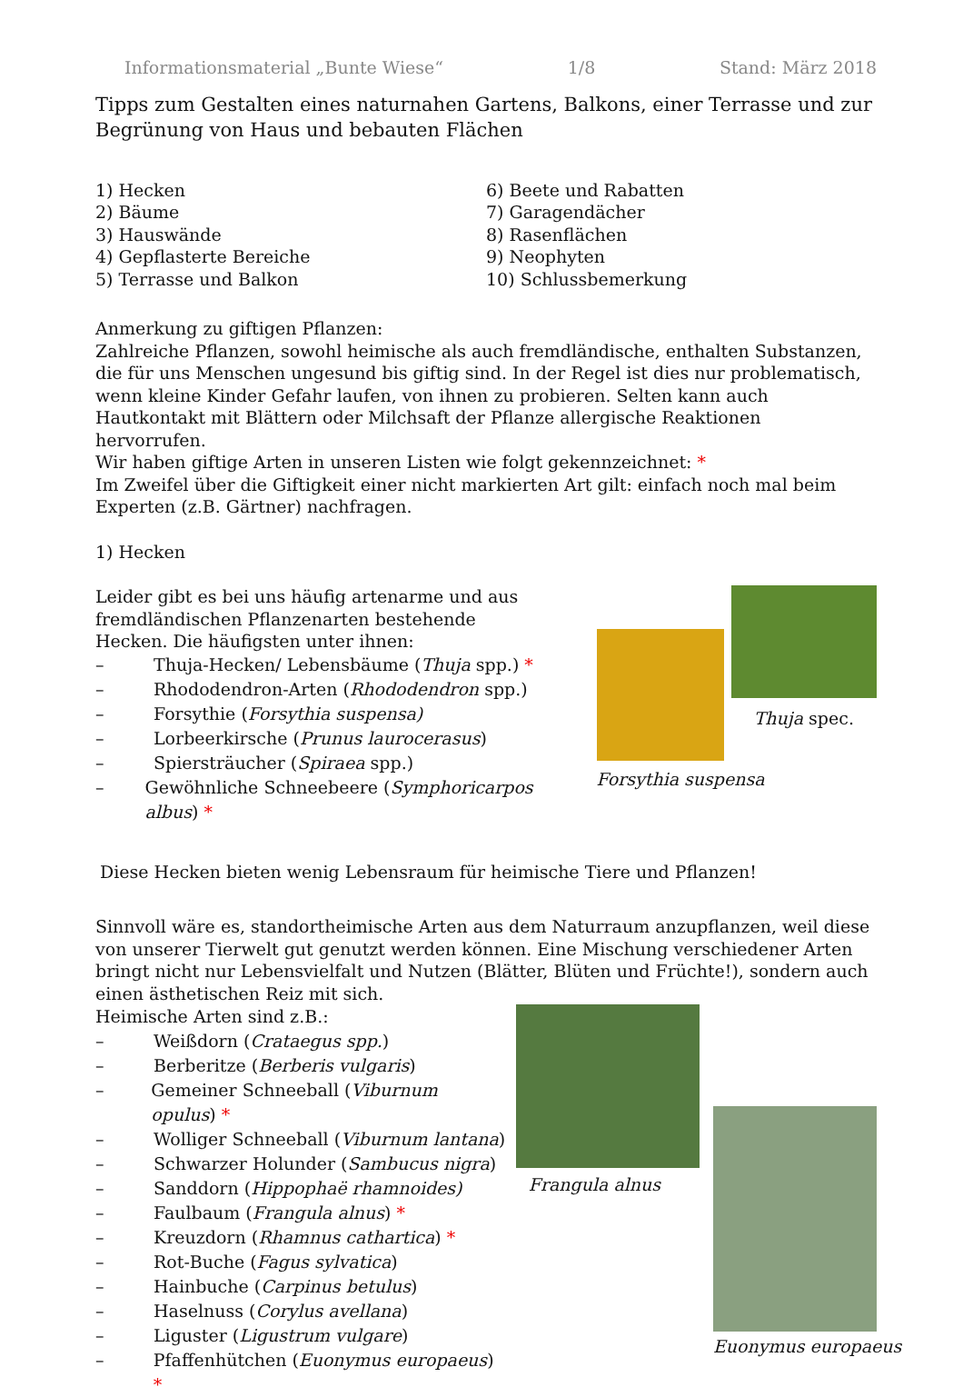Informationsmaterial „Bunte Wiese“1/8 Stand: März 2018
Tipps zum Gestalten eines naturnahen Gartens, Balkons, einer Terrasse und zur Begrünung von Haus und bebauten Flächen
1) Hecken
2) Bäume
3) Hauswände
4) Gepflasterte Bereiche
5) Terrasse und Balkon
6) Beete und Rabatten
7) Garagendächer
8) Rasenflächen
9) Neophyten
10) Schlussbemerkung
Anmerkung zu giftigen Pflanzen:
Zahlreiche Pflanzen, sowohl heimische als auch fremdländische, enthalten Substanzen, die für uns Menschen ungesund bis giftig sind. In der Regel ist dies nur problematisch, wenn kleine Kinder Gefahr laufen, von ihnen zu probieren. Selten kann auch Hautkontakt mit Blättern oder Milchsaft der Pflanze allergische Reaktionen hervorrufen.
Wir haben giftige Arten in unseren Listen wie folgt gekennzeichnet: *
Im Zweifel über die Giftigkeit einer nicht markierten Art gilt: einfach noch mal beim Experten (z.B. Gärtner) nachfragen.
1) Hecken
Leider gibt es bei uns häufig artenarme und aus fremdländischen Pflanzenarten bestehende Hecken. Die häufigsten unter ihnen:
– Thuja-Hecken/ Lebensbäume (Thuja spp.) *
– Rhododendron-Arten (Rhododendron spp.)
– Forsythie (Forsythia suspensa)
– Lorbeerkirsche (Prunus laurocerasus)
– Spiersträucher (Spiraea spp.)
– Gewöhnliche Schneebeere (Symphoricarpos albus) *
Forsythia suspensa
Thuja spec.
Diese Hecken bieten wenig Lebensraum für heimische Tiere und Pflanzen!
Sinnvoll wäre es, standortheimische Arten aus dem Naturraum anzupflanzen, weil diese von unserer Tierwelt gut genutzt werden können. Eine Mischung verschiedener Arten bringt nicht nur Lebensvielfalt und Nutzen (Blätter, Blüten und Früchte!), sondern auch einen ästhetischen Reiz mit sich.
Heimische Arten sind z.B.:
– Weißdorn (Crataegus spp.)
– Berberitze (Berberis vulgaris)
– Gemeiner Schneeball (Viburnum opulus) *
– Wolliger Schneeball (Viburnum lantana)
– Schwarzer Holunder (Sambucus nigra)
– Sanddorn (Hippophaë rhamnoides)
– Faulbaum (Frangula alnus) *
– Kreuzdorn (Rhamnus cathartica) *
– Rot-Buche (Fagus sylvatica)
– Hainbuche (Carpinus betulus)
– Haselnuss (Corylus avellana)
– Liguster (Ligustrum vulgare)
– Pfaffenhütchen (Euonymus europaeus) *
Frangula alnus
Euonymus europaeus